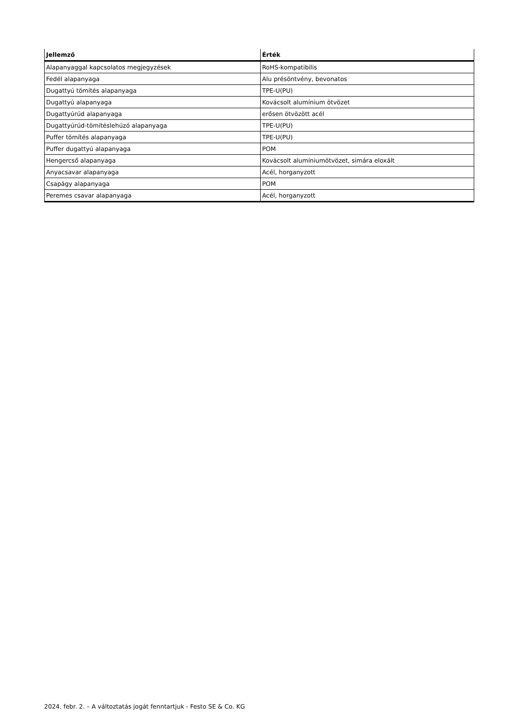| Jellemző | Érték |
| --- | --- |
| Alapanyaggal kapcsolatos megjegyzések | RoHS-kompatibilis |
| Fedél alapanyaga | Alu présöntvény, bevonatos |
| Dugattyú tömítés alapanyaga | TPE-U(PU) |
| Dugattyú alapanyaga | Kovácsolt alumínium ötvözet |
| Dugattyúrúd alapanyaga | erősen ötvözött acél |
| Dugattyúrúd-tömítéslehúzó alapanyaga | TPE-U(PU) |
| Puffer tömítés alapanyaga | TPE-U(PU) |
| Puffer dugattyú alapanyaga | POM |
| Hengercső alapanyaga | Kovácsolt alumíniumötvözet, simára eloxált |
| Anyacsavar alapanyaga | Acél, horganyzott |
| Csapágy alapanyaga | POM |
| Peremes csavar alapanyaga | Acél, horganyzott |
2024. febr. 2. – A változtatás jogát fenntartjuk - Festo SE & Co. KG